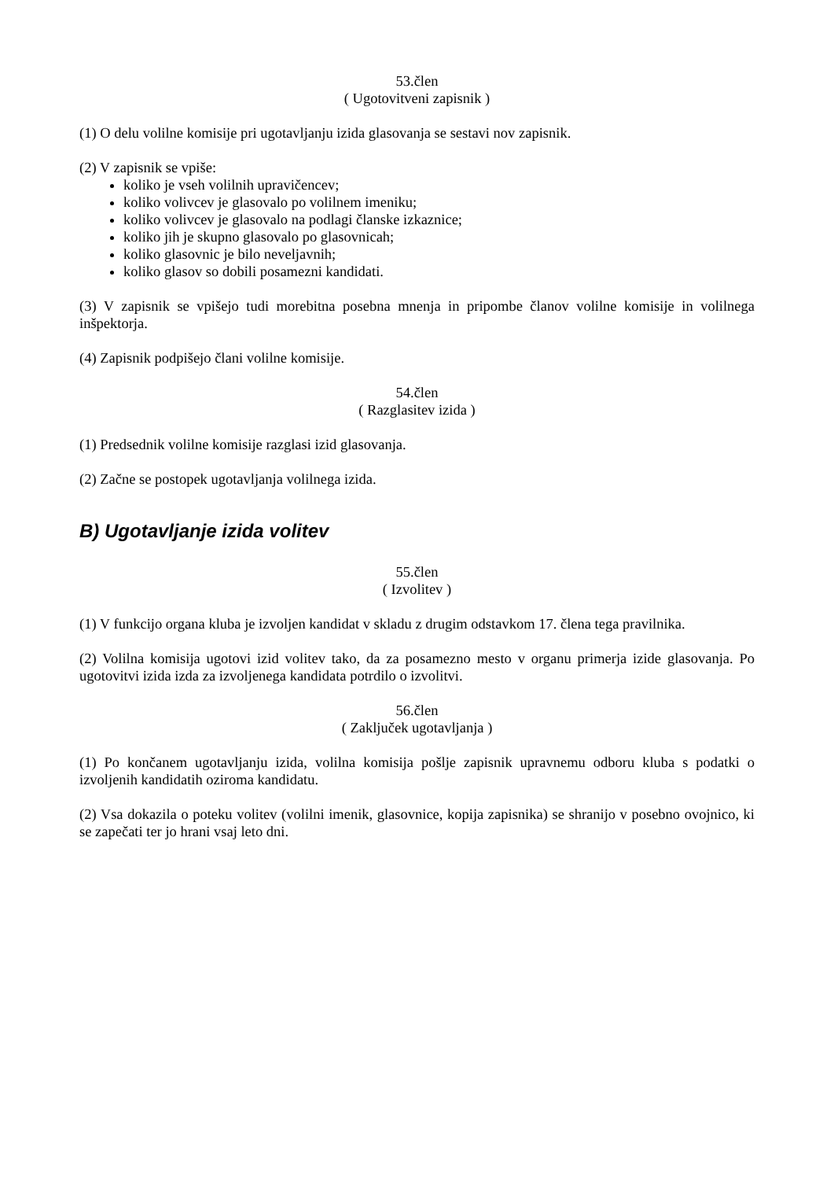53.člen
( Ugotovitveni zapisnik )
(1) O delu volilne komisije pri ugotavljanju izida glasovanja se sestavi nov zapisnik.
(2) V zapisnik se vpiše:
koliko je vseh volilnih upravičencev;
koliko volivcev je glasovalo po volilnem imeniku;
koliko volivcev je glasovalo na podlagi članske izkaznice;
koliko jih je skupno glasovalo po glasovnicah;
koliko glasovnic je bilo neveljavnih;
koliko glasov so dobili posamezni kandidati.
(3) V zapisnik se vpišejo tudi morebitna posebna mnenja in pripombe članov volilne komisije in volilnega inšpektorja.
(4) Zapisnik podpišejo člani volilne komisije.
54.člen
( Razglasitev izida )
(1) Predsednik volilne komisije razglasi izid glasovanja.
(2) Začne se postopek ugotavljanja volilnega izida.
B) Ugotavljanje izida volitev
55.člen
( Izvolitev )
(1) V funkcijo organa kluba je izvoljen kandidat v skladu z drugim odstavkom 17. člena tega pravilnika.
(2) Volilna komisija ugotovi izid volitev tako, da za posamezno mesto v organu primerja izide glasovanja. Po ugotovitvi izida izda za izvoljenega kandidata potrdilo o izvolitvi.
56.člen
( Zaključek ugotavljanja )
(1) Po končanem ugotavljanju izida, volilna komisija pošlje zapisnik upravnemu odboru kluba s podatki o izvoljenih kandidatih oziroma kandidatu.
(2) Vsa dokazila o poteku volitev (volilni imenik, glasovnice, kopija zapisnika) se shranijo v posebno ovojnico, ki se zapečati ter jo hrani vsaj leto dni.